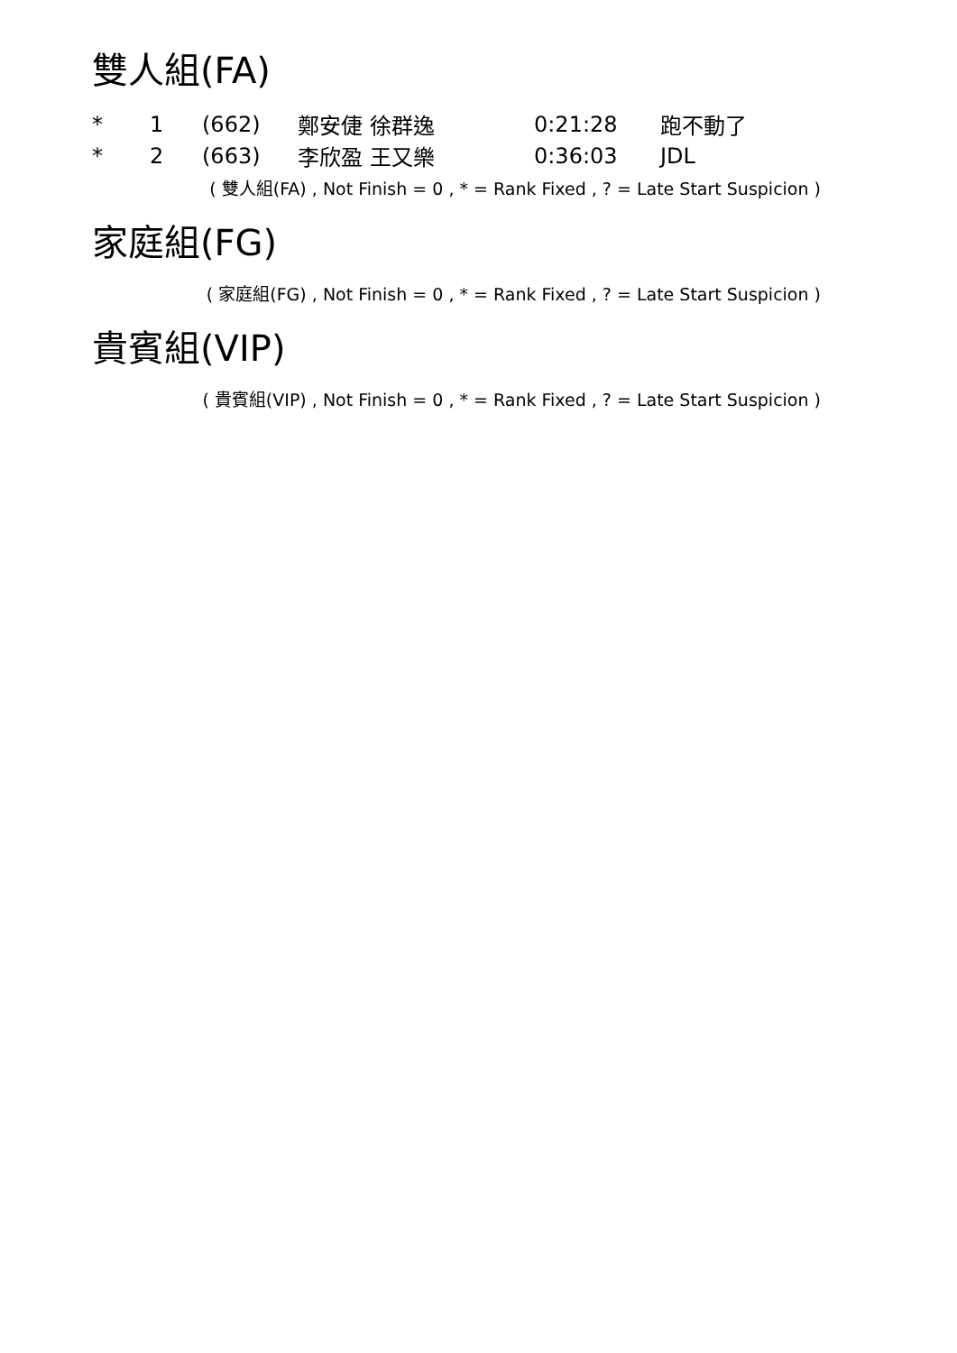雙人組(FA)
| * | 1 | (662) | 鄭安倢 徐群逸 | 0:21:28 | 跑不動了 |
| * | 2 | (663) | 李欣盈 王又樂 | 0:36:03 | JDL |
( 雙人組(FA) , Not Finish = 0 , * = Rank Fixed , ? = Late Start Suspicion )
家庭組(FG)
( 家庭組(FG) , Not Finish = 0 , * = Rank Fixed , ? = Late Start Suspicion )
貴賓組(VIP)
( 貴賓組(VIP) , Not Finish = 0 , * = Rank Fixed , ? = Late Start Suspicion )